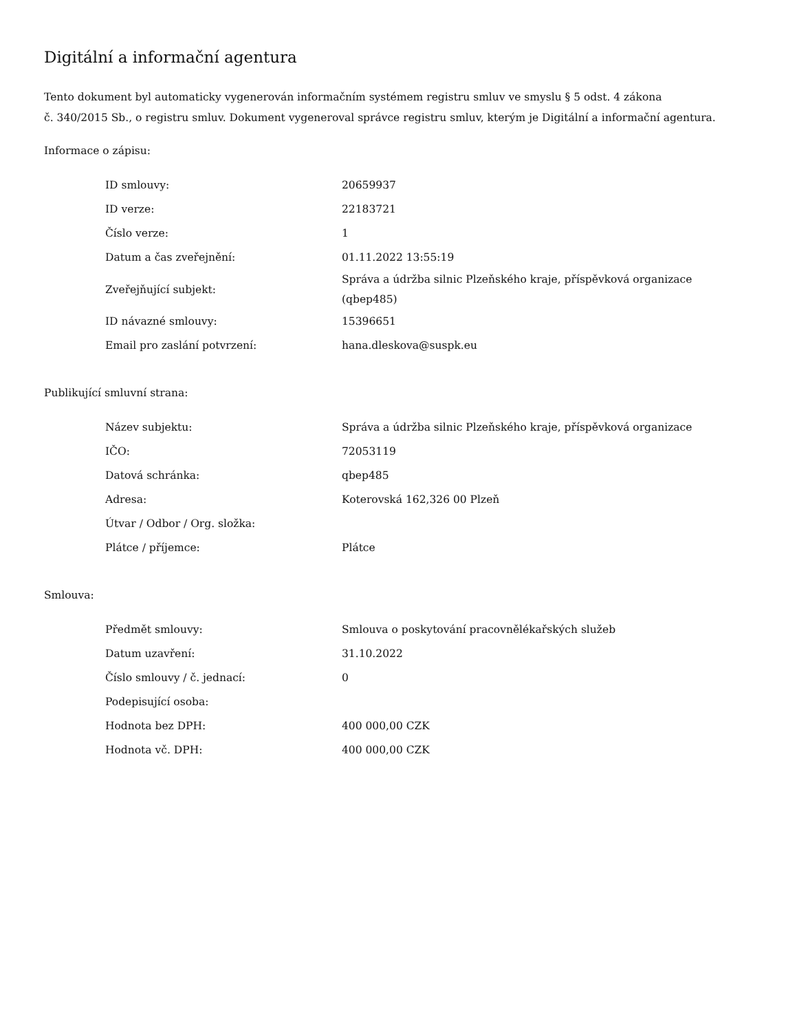Digitální a informační agentura
Tento dokument byl automaticky vygenerován informačním systémem registru smluv ve smyslu § 5 odst. 4 zákona
č. 340/2015 Sb., o registru smluv. Dokument vygeneroval správce registru smluv, kterým je Digitální a informační agentura.
Informace o zápisu:
| ID smlouvy: | 20659937 |
| ID verze: | 22183721 |
| Číslo verze: | 1 |
| Datum a čas zveřejnění: | 01.11.2022 13:55:19 |
| Zveřejňující subjekt: | Správa a údržba silnic Plzeňského kraje, příspěvková organizace (qbep485) |
| ID návazné smlouvy: | 15396651 |
| Email pro zaslání potvrzení: | hana.dleskova@suspk.eu |
Publikující smluvní strana:
| Název subjektu: | Správa a údržba silnic Plzeňského kraje, příspěvková organizace |
| IČO: | 72053119 |
| Datová schránka: | qbep485 |
| Adresa: | Koterovská 162,326 00 Plzeň |
| Útvar / Odbor / Org. složka: | |
| Plátce / příjemce: | Plátce |
Smlouva:
| Předmět smlouvy: | Smlouva o poskytování pracovnělékařských služeb |
| Datum uzavření: | 31.10.2022 |
| Číslo smlouvy / č. jednací: | 0 |
| Podepisující osoba: | |
| Hodnota bez DPH: | 400 000,00 CZK |
| Hodnota vč. DPH: | 400 000,00 CZK |